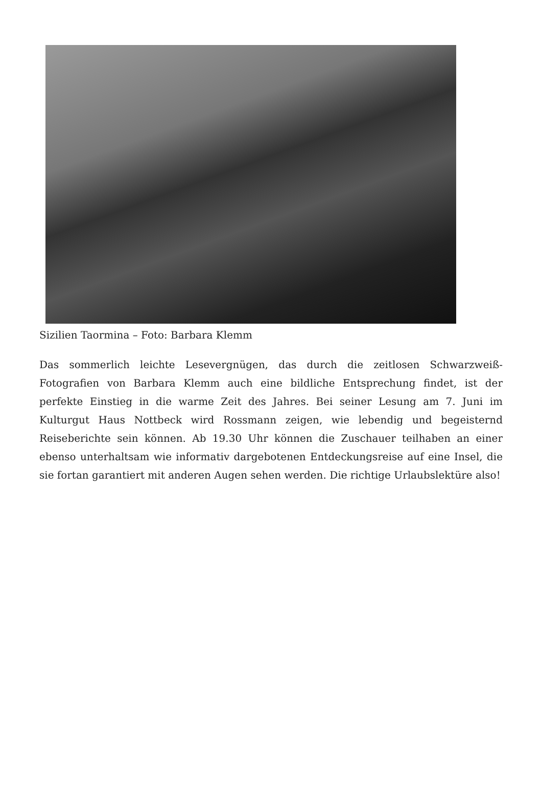Sizilien Taormina – Foto: Barbara Klemm
Das sommerlich leichte Lesevergnügen, das durch die zeitlosen Schwarzweiß-Fotografien von Barbara Klemm auch eine bildliche Entsprechung findet, ist der perfekte Einstieg in die warme Zeit des Jahres. Bei seiner Lesung am 7. Juni im Kulturgut Haus Nottbeck wird Rossmann zeigen, wie lebendig und begeisternd Reiseberichte sein können. Ab 19.30 Uhr können die Zuschauer teilhaben an einer ebenso unterhaltsam wie informativ dargebotenen Entdeckungsreise auf eine Insel, die sie fortan garantiert mit anderen Augen sehen werden. Die richtige Urlaubslektüre also!